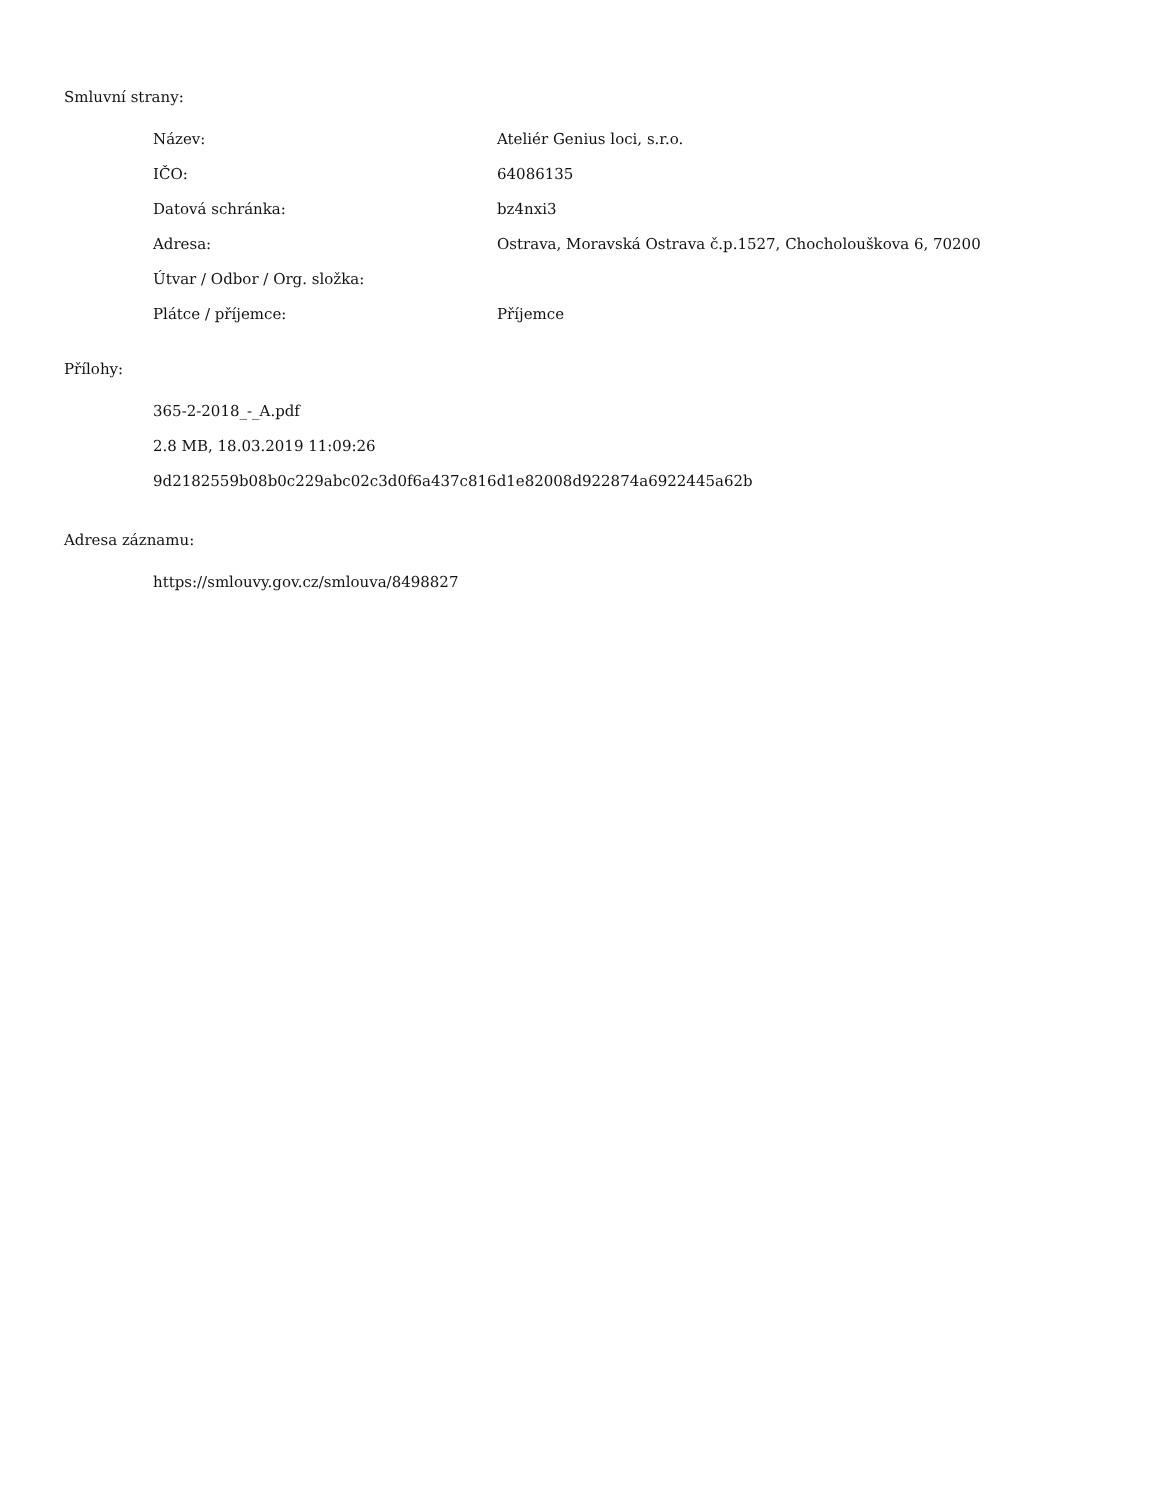Smluvní strany:
| Název: | Ateliér Genius loci, s.r.o. |
| IČO: | 64086135 |
| Datová schránka: | bz4nxi3 |
| Adresa: | Ostrava, Moravská Ostrava č.p.1527, Chocholouškova 6, 70200 |
| Útvar / Odbor / Org. složka: | |
| Plátce / příjemce: | Příjemce |
Přílohy:
365-2-2018_-_A.pdf
2.8 MB, 18.03.2019 11:09:26
9d2182559b08b0c229abc02c3d0f6a437c816d1e82008d922874a6922445a62b
Adresa záznamu:
https://smlouvy.gov.cz/smlouva/8498827